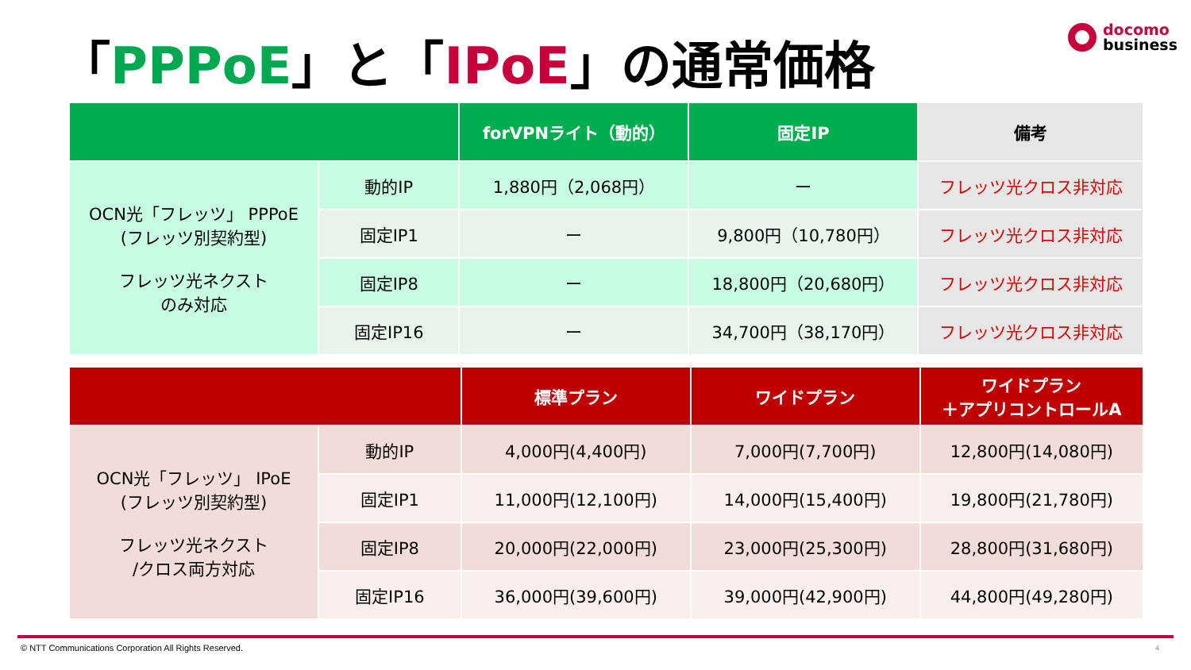「PPPoE」と「IPoE」の通常価格
docomo
business
| | | forVPNライト（動的） | 固定IP | 備考 |
| --- | --- | --- | --- | --- |
| OCN光「フレッツ」 PPPoE (フレッツ別契約型) フレッツ光ネクスト のみ対応 | 動的IP | 1,880円（2,068円） | ー | フレッツ光クロス非対応 |
| | 固定IP1 | ー | 9,800円（10,780円） | フレッツ光クロス非対応 |
| | 固定IP8 | ー | 18,800円（20,680円） | フレッツ光クロス非対応 |
| | 固定IP16 | ー | 34,700円（38,170円） | フレッツ光クロス非対応 |
| | | 標準プラン | ワイドプラン | ワイドプラン ＋アプリコントロールA |
| --- | --- | --- | --- | --- |
| OCN光「フレッツ」 IPoE (フレッツ別契約型) フレッツ光ネクスト /クロス両方対応 | 動的IP | 4,000円(4,400円) | 7,000円(7,700円) | 12,800円(14,080円) |
| | 固定IP1 | 11,000円(12,100円) | 14,000円(15,400円) | 19,800円(21,780円) |
| | 固定IP8 | 20,000円(22,000円) | 23,000円(25,300円) | 28,800円(31,680円) |
| | 固定IP16 | 36,000円(39,600円) | 39,000円(42,900円) | 44,800円(49,280円) |
© NTT Communications Corporation All Rights Reserved.
4